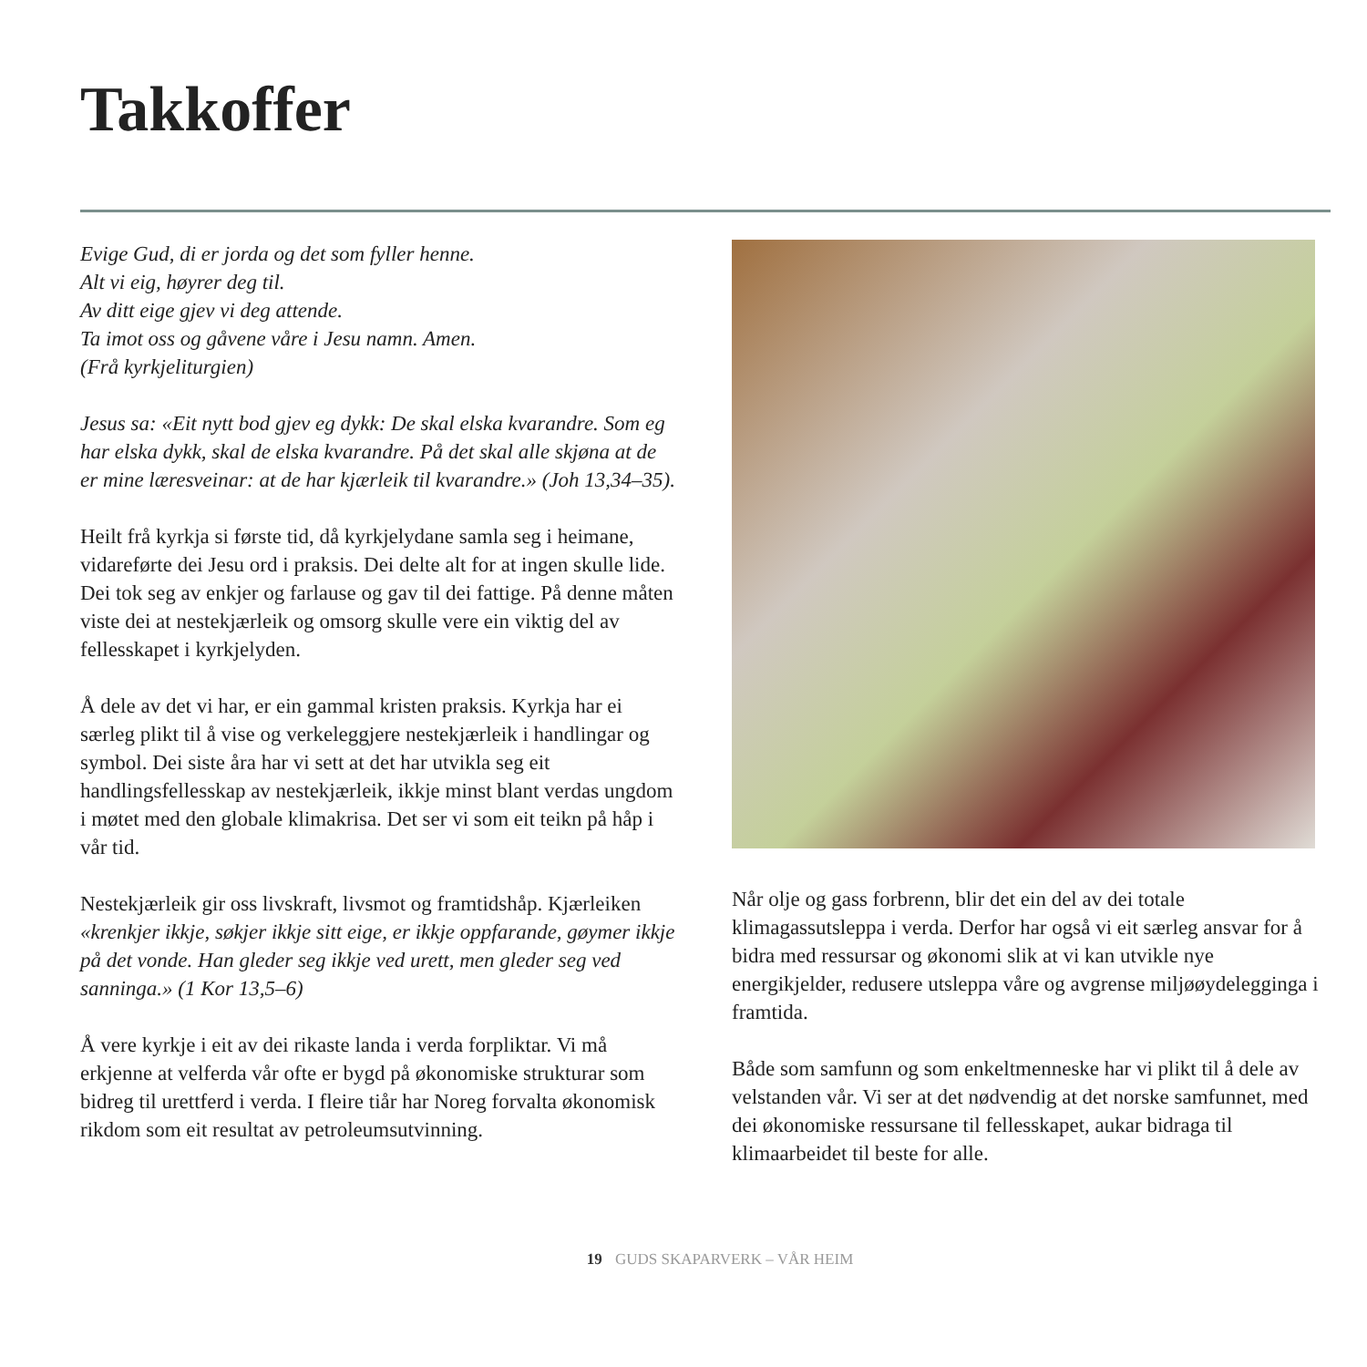Takkoffer
Evige Gud, di er jorda og det som fyller henne.
Alt vi eig, høyrer deg til.
Av ditt eige gjev vi deg attende.
Ta imot oss og gåvene våre i Jesu namn. Amen.
(Frå kyrkjeliturgien)
Jesus sa: «Eit nytt bod gjev eg dykk: De skal elska kvarandre. Som eg har elska dykk, skal de elska kvarandre. På det skal alle skjøna at de er mine læresveinar: at de har kjærleik til kvarandre.» (Joh 13,34–35).
Heilt frå kyrkja si første tid, då kyrkjelydane samla seg i heimane, vidareførte dei Jesu ord i praksis. Dei delte alt for at ingen skulle lide. Dei tok seg av enkjer og farlause og gav til dei fattige. På denne måten viste dei at nestekjærleik og omsorg skulle vere ein viktig del av fellesskapet i kyrkjelyden.
Å dele av det vi har, er ein gammal kristen praksis. Kyrkja har ei særleg plikt til å vise og verkeleggjere nestekjærleik i handlingar og symbol. Dei siste åra har vi sett at det har utvikla seg eit handlingsfellesskap av nestekjærleik, ikkje minst blant verdas ungdom i møtet med den globale klimakrisa. Det ser vi som eit teikn på håp i vår tid.
Nestekjærleik gir oss livskraft, livsmot og framtidshåp. Kjærleiken «krenkjer ikkje, søkjer ikkje sitt eige, er ikkje oppfarande, gøymer ikkje på det vonde. Han gleder seg ikkje ved urett, men gleder seg ved sanninga.» (1 Kor 13,5–6)
Å vere kyrkje i eit av dei rikaste landa i verda forpliktar. Vi må erkjenne at velferda vår ofte er bygd på økonomiske strukturar som bidreg til urettferd i verda. I fleire tiår har Noreg forvalta økonomisk rikdom som eit resultat av petroleumsutvinning.
Når olje og gass forbrenn, blir det ein del av dei totale klimagassutsleppa i verda. Derfor har også vi eit særleg ansvar for å bidra med ressursar og økonomi slik at vi kan utvikle nye energikjelder, redusere utsleppa våre og avgrense miljøøydelegginga i framtida.
Både som samfunn og som enkeltmenneske har vi plikt til å dele av velstanden vår. Vi ser at det nødvendig at det norske samfunnet, med dei økonomiske ressursane til fellesskapet, aukar bidraga til klimaarbeidet til beste for alle.
19 GUDS SKAPARVERK – VÅR HEIM